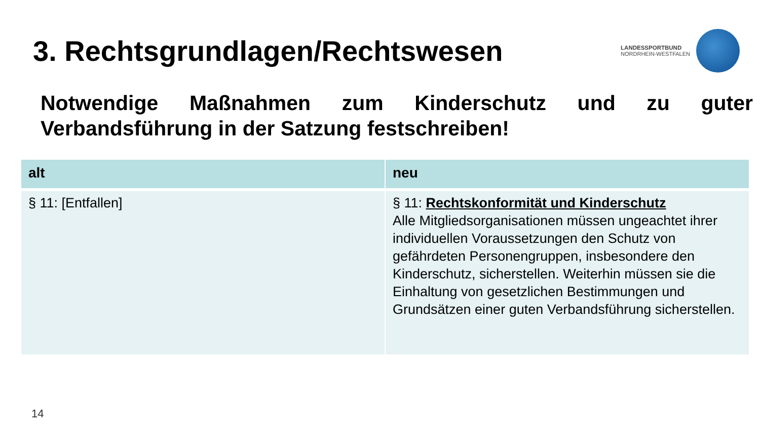3. Rechtsgrundlagen/Rechtswesen
LANDESSPORTBUND
NORDRHEIN-WESTFALEN
Notwendige Maßnahmen zum Kinderschutz und zu guter Verbandsführung in der Satzung festschreiben!
| alt | neu |
| --- | --- |
| § 11: [Entfallen] | § 11: Rechtskonformität und Kinderschutz Alle Mitgliedsorganisationen müssen ungeachtet ihrer individuellen Voraussetzungen den Schutz von gefährdeten Personengruppen, insbesondere den Kinderschutz, sicherstellen. Weiterhin müssen sie die Einhaltung von gesetzlichen Bestimmungen und Grundsätzen einer guten Verbandsführung sicherstellen. |
14